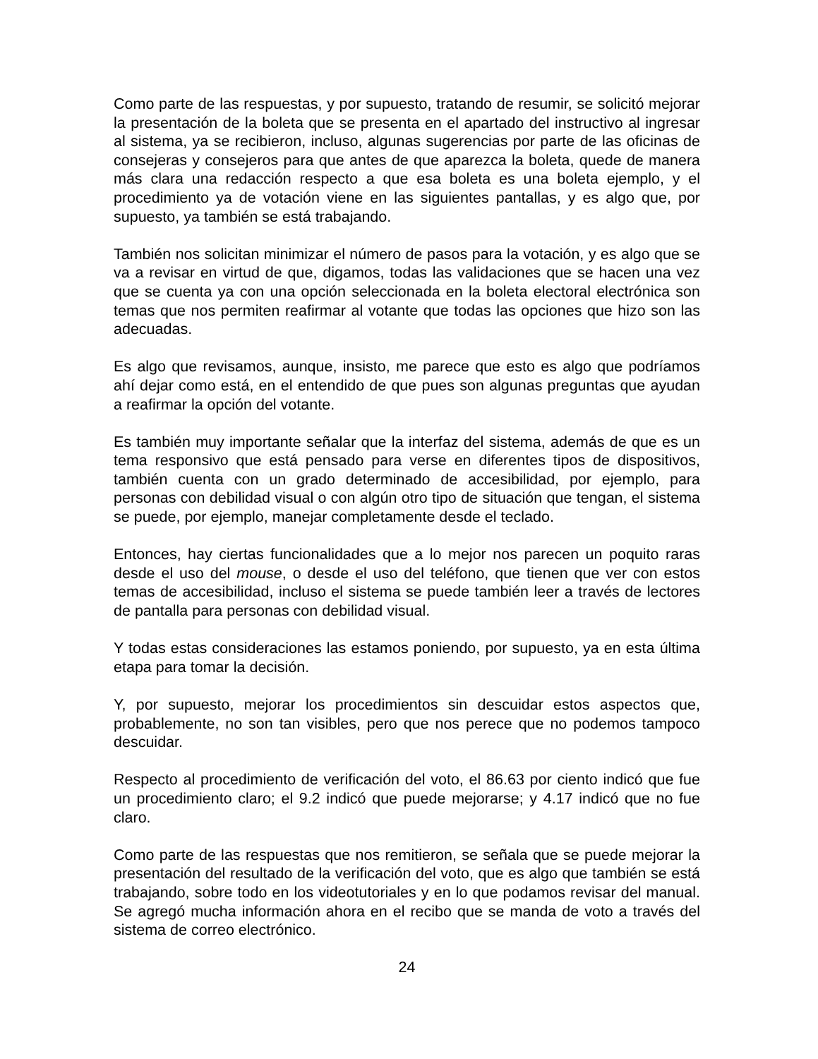Como parte de las respuestas, y por supuesto, tratando de resumir, se solicitó mejorar la presentación de la boleta que se presenta en el apartado del instructivo al ingresar al sistema, ya se recibieron, incluso, algunas sugerencias por parte de las oficinas de consejeras y consejeros para que antes de que aparezca la boleta, quede de manera más clara una redacción respecto a que esa boleta es una boleta ejemplo, y el procedimiento ya de votación viene en las siguientes pantallas, y es algo que, por supuesto, ya también se está trabajando.
También nos solicitan minimizar el número de pasos para la votación, y es algo que se va a revisar en virtud de que, digamos, todas las validaciones que se hacen una vez que se cuenta ya con una opción seleccionada en la boleta electoral electrónica son temas que nos permiten reafirmar al votante que todas las opciones que hizo son las adecuadas.
Es algo que revisamos, aunque, insisto, me parece que esto es algo que podríamos ahí dejar como está, en el entendido de que pues son algunas preguntas que ayudan a reafirmar la opción del votante.
Es también muy importante señalar que la interfaz del sistema, además de que es un tema responsivo que está pensado para verse en diferentes tipos de dispositivos, también cuenta con un grado determinado de accesibilidad, por ejemplo, para personas con debilidad visual o con algún otro tipo de situación que tengan, el sistema se puede, por ejemplo, manejar completamente desde el teclado.
Entonces, hay ciertas funcionalidades que a lo mejor nos parecen un poquito raras desde el uso del mouse, o desde el uso del teléfono, que tienen que ver con estos temas de accesibilidad, incluso el sistema se puede también leer a través de lectores de pantalla para personas con debilidad visual.
Y todas estas consideraciones las estamos poniendo, por supuesto, ya en esta última etapa para tomar la decisión.
Y, por supuesto, mejorar los procedimientos sin descuidar estos aspectos que, probablemente, no son tan visibles, pero que nos perece que no podemos tampoco descuidar.
Respecto al procedimiento de verificación del voto, el 86.63 por ciento indicó que fue un procedimiento claro; el 9.2 indicó que puede mejorarse; y 4.17 indicó que no fue claro.
Como parte de las respuestas que nos remitieron, se señala que se puede mejorar la presentación del resultado de la verificación del voto, que es algo que también se está trabajando, sobre todo en los videotutoriales y en lo que podamos revisar del manual. Se agregó mucha información ahora en el recibo que se manda de voto a través del sistema de correo electrónico.
24